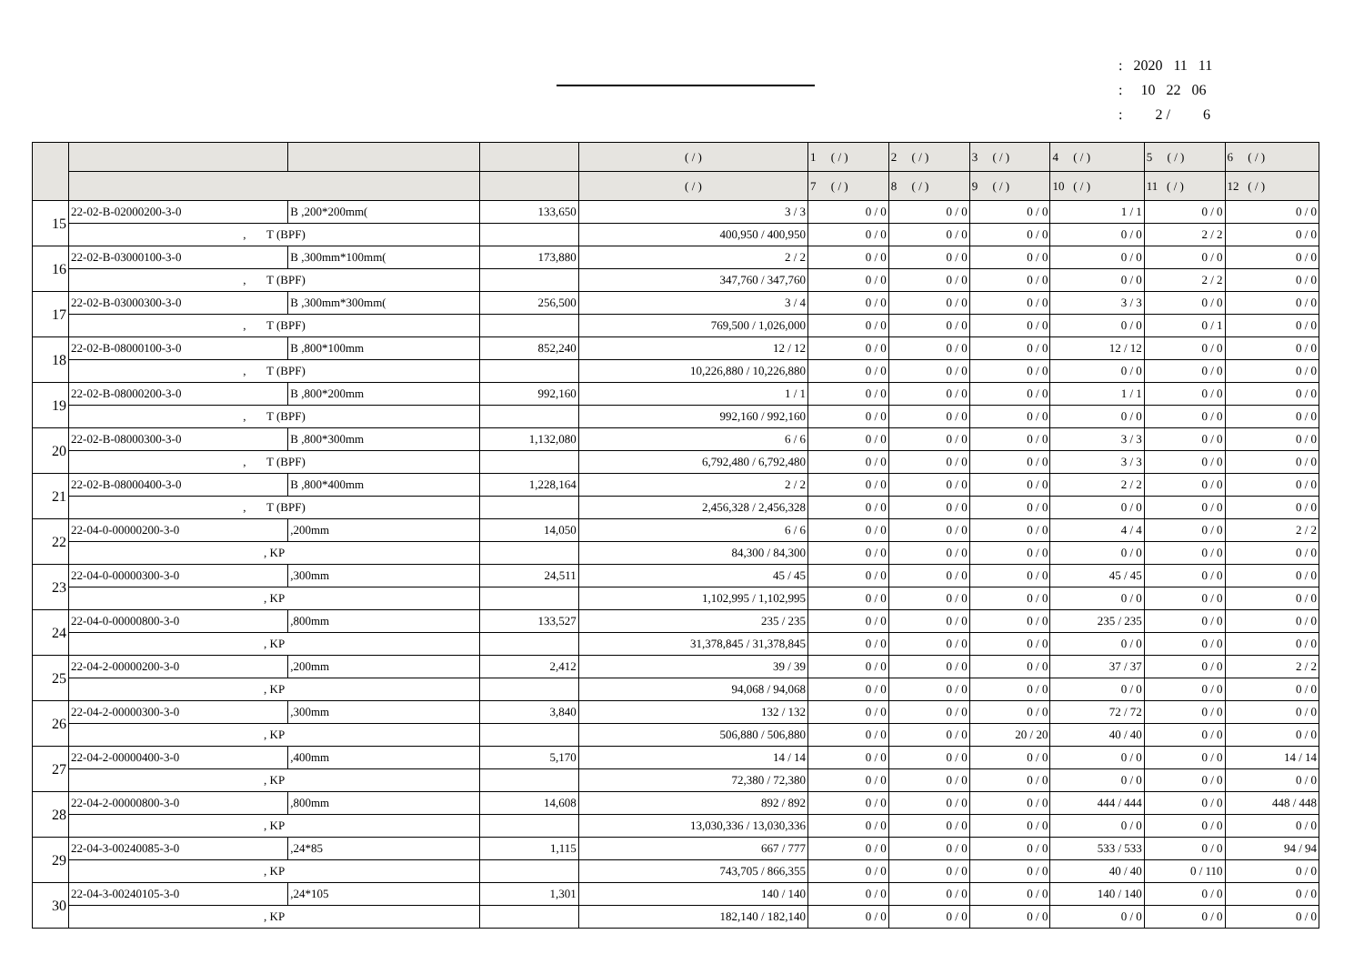: 2020 11 11
: 10 22 06
: 2 / 6
| | | | | ( / ) | 1 ( / ) | 2 ( / ) | 3 ( / ) | 4 ( / ) | 5 ( / ) | 6 ( / ) |
| --- | --- | --- | --- | --- | --- | --- | --- | --- | --- | --- |
| | | | | ( / ) | 7 ( / ) | 8 ( / ) | 9 ( / ) | 10 ( / ) | 11 ( / ) | 12 ( / ) |
| 15 | 22-02-B-02000200-3-0 | B ,200*200mm( | 133,650 | 3 / 3 | 0 / 0 | 0 / 0 | 0 / 0 | 1 / 1 | 0 / 0 | 0 / 0 |
| | , T (BPF) | | | 400,950 / 400,950 | 0 / 0 | 0 / 0 | 0 / 0 | 0 / 0 | 2 / 2 | 0 / 0 |
| 16 | 22-02-B-03000100-3-0 | B ,300mm*100mm( | 173,880 | 2 / 2 | 0 / 0 | 0 / 0 | 0 / 0 | 0 / 0 | 0 / 0 | 0 / 0 |
| | , T (BPF) | | | 347,760 / 347,760 | 0 / 0 | 0 / 0 | 0 / 0 | 0 / 0 | 2 / 2 | 0 / 0 |
| 17 | 22-02-B-03000300-3-0 | B ,300mm*300mm( | 256,500 | 3 / 4 | 0 / 0 | 0 / 0 | 0 / 0 | 3 / 3 | 0 / 0 | 0 / 0 |
| | , T (BPF) | | | 769,500 / 1,026,000 | 0 / 0 | 0 / 0 | 0 / 0 | 0 / 0 | 0 / 1 | 0 / 0 |
| 18 | 22-02-B-08000100-3-0 | B ,800*100mm | 852,240 | 12 / 12 | 0 / 0 | 0 / 0 | 0 / 0 | 12 / 12 | 0 / 0 | 0 / 0 |
| | , T (BPF) | | | 10,226,880 / 10,226,880 | 0 / 0 | 0 / 0 | 0 / 0 | 0 / 0 | 0 / 0 | 0 / 0 |
| 19 | 22-02-B-08000200-3-0 | B ,800*200mm | 992,160 | 1 / 1 | 0 / 0 | 0 / 0 | 0 / 0 | 1 / 1 | 0 / 0 | 0 / 0 |
| | , T (BPF) | | | 992,160 / 992,160 | 0 / 0 | 0 / 0 | 0 / 0 | 0 / 0 | 0 / 0 | 0 / 0 |
| 20 | 22-02-B-08000300-3-0 | B ,800*300mm | 1,132,080 | 6 / 6 | 0 / 0 | 0 / 0 | 0 / 0 | 3 / 3 | 0 / 0 | 0 / 0 |
| | , T (BPF) | | | 6,792,480 / 6,792,480 | 0 / 0 | 0 / 0 | 0 / 0 | 3 / 3 | 0 / 0 | 0 / 0 |
| 21 | 22-02-B-08000400-3-0 | B ,800*400mm | 1,228,164 | 2 / 2 | 0 / 0 | 0 / 0 | 0 / 0 | 2 / 2 | 0 / 0 | 0 / 0 |
| | , T (BPF) | | | 2,456,328 / 2,456,328 | 0 / 0 | 0 / 0 | 0 / 0 | 0 / 0 | 0 / 0 | 0 / 0 |
| 22 | 22-04-0-00000200-3-0 | ,200mm | 14,050 | 6 / 6 | 0 / 0 | 0 / 0 | 0 / 0 | 4 / 4 | 0 / 0 | 2 / 2 |
| | , KP | | | 84,300 / 84,300 | 0 / 0 | 0 / 0 | 0 / 0 | 0 / 0 | 0 / 0 | 0 / 0 |
| 23 | 22-04-0-00000300-3-0 | ,300mm | 24,511 | 45 / 45 | 0 / 0 | 0 / 0 | 0 / 0 | 45 / 45 | 0 / 0 | 0 / 0 |
| | , KP | | | 1,102,995 / 1,102,995 | 0 / 0 | 0 / 0 | 0 / 0 | 0 / 0 | 0 / 0 | 0 / 0 |
| 24 | 22-04-0-00000800-3-0 | ,800mm | 133,527 | 235 / 235 | 0 / 0 | 0 / 0 | 0 / 0 | 235 / 235 | 0 / 0 | 0 / 0 |
| | , KP | | | 31,378,845 / 31,378,845 | 0 / 0 | 0 / 0 | 0 / 0 | 0 / 0 | 0 / 0 | 0 / 0 |
| 25 | 22-04-2-00000200-3-0 | ,200mm | 2,412 | 39 / 39 | 0 / 0 | 0 / 0 | 0 / 0 | 37 / 37 | 0 / 0 | 2 / 2 |
| | , KP | | | 94,068 / 94,068 | 0 / 0 | 0 / 0 | 0 / 0 | 0 / 0 | 0 / 0 | 0 / 0 |
| 26 | 22-04-2-00000300-3-0 | ,300mm | 3,840 | 132 / 132 | 0 / 0 | 0 / 0 | 0 / 0 | 72 / 72 | 0 / 0 | 0 / 0 |
| | , KP | | | 506,880 / 506,880 | 0 / 0 | 0 / 0 | 20 / 20 | 40 / 40 | 0 / 0 | 0 / 0 |
| 27 | 22-04-2-00000400-3-0 | ,400mm | 5,170 | 14 / 14 | 0 / 0 | 0 / 0 | 0 / 0 | 0 / 0 | 0 / 0 | 14 / 14 |
| | , KP | | | 72,380 / 72,380 | 0 / 0 | 0 / 0 | 0 / 0 | 0 / 0 | 0 / 0 | 0 / 0 |
| 28 | 22-04-2-00000800-3-0 | ,800mm | 14,608 | 892 / 892 | 0 / 0 | 0 / 0 | 0 / 0 | 444 / 444 | 0 / 0 | 448 / 448 |
| | , KP | | | 13,030,336 / 13,030,336 | 0 / 0 | 0 / 0 | 0 / 0 | 0 / 0 | 0 / 0 | 0 / 0 |
| 29 | 22-04-3-00240085-3-0 | ,24*85 | 1,115 | 667 / 777 | 0 / 0 | 0 / 0 | 0 / 0 | 533 / 533 | 0 / 0 | 94 / 94 |
| | , KP | | | 743,705 / 866,355 | 0 / 0 | 0 / 0 | 0 / 0 | 40 / 40 | 0 / 110 | 0 / 0 |
| 30 | 22-04-3-00240105-3-0 | ,24*105 | 1,301 | 140 / 140 | 0 / 0 | 0 / 0 | 0 / 0 | 140 / 140 | 0 / 0 | 0 / 0 |
| | , KP | | | 182,140 / 182,140 | 0 / 0 | 0 / 0 | 0 / 0 | 0 / 0 | 0 / 0 | 0 / 0 |